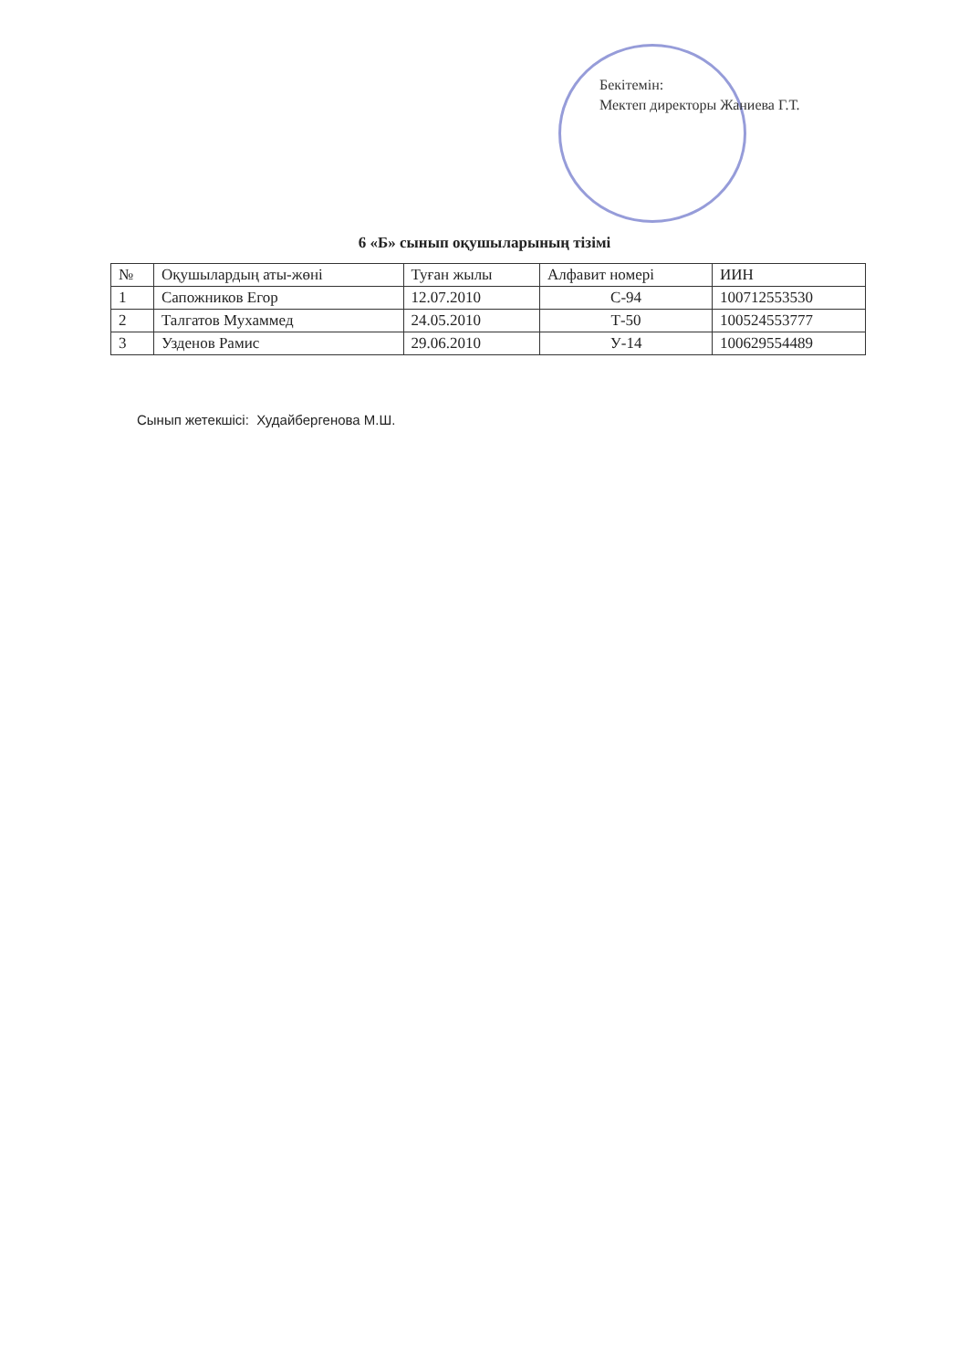Бекітемін:
Мектеп директоры Жаниева Г.Т.
6 «Б» сынып оқушыларының тізімі
| № | Оқушылардың аты-жөні | Туған жылы | Алфавит номері | ИИН |
| --- | --- | --- | --- | --- |
| 1 | Сапожников Егор | 12.07.2010 | С-94 | 100712553530 |
| 2 | Талгатов Мухаммед | 24.05.2010 | Т-50 | 100524553777 |
| 3 | Узденов Рамис | 29.06.2010 | У-14 | 100629554489 |
Сынып жетекшісі: Худайбергенова М.Ш.